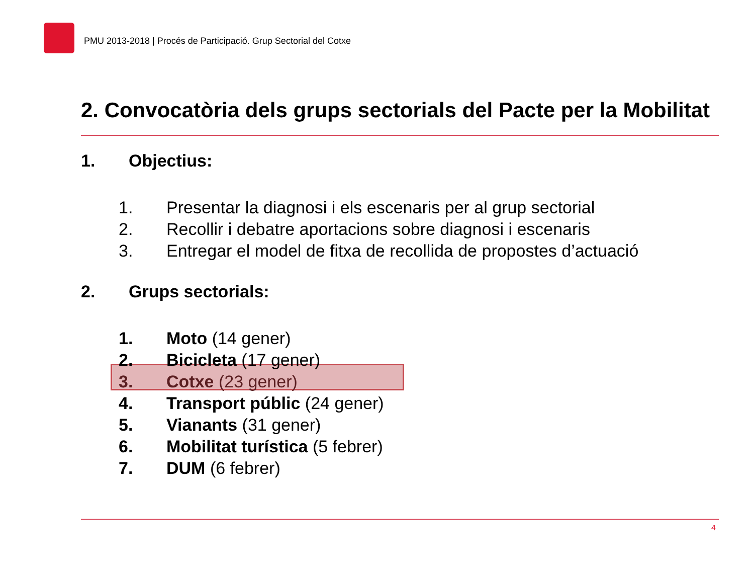PMU 2013-2018 | Procés de Participació. Grup Sectorial del Cotxe
2. Convocatòria dels grups sectorials del Pacte per la Mobilitat
1. Objectius:
1. Presentar la diagnosi i els escenaris per al grup sectorial
2. Recollir i debatre aportacions sobre diagnosi i escenaris
3. Entregar el model de fitxa de recollida de propostes d’actuació
2. Grups sectorials:
1. Moto (14 gener)
2. Bicicleta (17 gener)
3. Cotxe (23 gener)
4. Transport públic (24 gener)
5. Vianants (31 gener)
6. Mobilitat turística (5 febrer)
7. DUM (6 febrer)
4